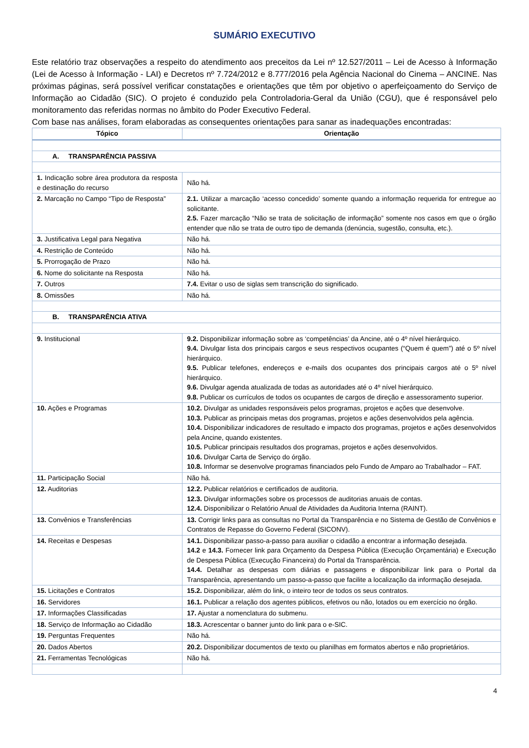SUMÁRIO EXECUTIVO
Este relatório traz observações a respeito do atendimento aos preceitos da Lei nº 12.527/2011 – Lei de Acesso à Informação (Lei de Acesso à Informação - LAI) e Decretos nº 7.724/2012 e 8.777/2016 pela Agência Nacional do Cinema – ANCINE. Nas próximas páginas, será possível verificar constatações e orientações que têm por objetivo o aperfeiçoamento do Serviço de Informação ao Cidadão (SIC). O projeto é conduzido pela Controladoria-Geral da União (CGU), que é responsável pelo monitoramento das referidas normas no âmbito do Poder Executivo Federal.
Com base nas análises, foram elaboradas as consequentes orientações para sanar as inadequações encontradas:
| Tópico | Orientação |
| --- | --- |
| A. TRANSPARÊNCIA PASSIVA | |
| 1. Indicação sobre área produtora da resposta e destinação do recurso | Não há. |
| 2. Marcação no Campo “Tipo de Resposta” | 2.1. Utilizar a marcação ‘acesso concedido’ somente quando a informação requerida for entregue ao solicitante. 2.5. Fazer marcação “Não se trata de solicitação de informação” somente nos casos em que o órgão entender que não se trata de outro tipo de demanda (denúncia, sugestão, consulta, etc.). |
| 3. Justificativa Legal para Negativa | Não há. |
| 4. Restrição de Conteúdo | Não há. |
| 5. Prorrogação de Prazo | Não há. |
| 6. Nome do solicitante na Resposta | Não há. |
| 7. Outros | 7.4. Evitar o uso de siglas sem transcrição do significado. |
| 8. Omissões | Não há. |
| B. TRANSPARÊNCIA ATIVA | |
| 9. Institucional | 9.2. Disponibilizar informação sobre as ‘competências’ da Ancine, até o 4º nível hierárquico. 9.4. Divulgar lista dos principais cargos e seus respectivos ocupantes (“Quem é quem”) até o 5º nível hierárquico. 9.5. Publicar telefones, endereços e e-mails dos ocupantes dos principais cargos até o 5º nível hierárquico. 9.6. Divulgar agenda atualizada de todas as autoridades até o 4º nível hierárquico. 9.8. Publicar os currículos de todos os ocupantes de cargos de direção e assessoramento superior. |
| 10. Ações e Programas | 10.2. Divulgar as unidades responsáveis pelos programas, projetos e ações que desenvolve. 10.3. Publicar as principais metas dos programas, projetos e ações desenvolvidos pela agência. 10.4. Disponibilizar indicadores de resultado e impacto dos programas, projetos e ações desenvolvidos pela Ancine, quando existentes. 10.5. Publicar principais resultados dos programas, projetos e ações desenvolvidos. 10.6. Divulgar Carta de Serviço do órgão. 10.8. Informar se desenvolve programas financiados pelo Fundo de Amparo ao Trabalhador – FAT. |
| 11. Participação Social | Não há. |
| 12. Auditorias | 12.2. Publicar relatórios e certificados de auditoria. 12.3. Divulgar informações sobre os processos de auditorias anuais de contas. 12.4. Disponibilizar o Relatório Anual de Atividades da Auditoria Interna (RAINT). |
| 13. Convênios e Transferências | 13. Corrigir links para as consultas no Portal da Transparência e no Sistema de Gestão de Convênios e Contratos de Repasse do Governo Federal (SICONV). |
| 14. Receitas e Despesas | 14.1. Disponibilizar passo-a-passo para auxiliar o cidadão a encontrar a informação desejada. 14.2 e 14.3. Fornecer link para Orçamento da Despesa Pública (Execução Orçamentária) e Execução de Despesa Pública (Execução Financeira) do Portal da Transparência. 14.4. Detalhar as despesas com diárias e passagens e disponibilizar link para o Portal da Transparência, apresentando um passo-a-passo que facilite a localização da informação desejada. |
| 15. Licitações e Contratos | 15.2. Disponibilizar, além do link, o inteiro teor de todos os seus contratos. |
| 16. Servidores | 16.1. Publicar a relação dos agentes públicos, efetivos ou não, lotados ou em exercício no órgão. |
| 17. Informações Classificadas | 17. Ajustar a nomenclatura do submenu. |
| 18. Serviço de Informação ao Cidadão | 18.3. Acrescentar o banner junto do link para o e-SIC. |
| 19. Perguntas Frequentes | Não há. |
| 20. Dados Abertos | 20.2. Disponibilizar documentos de texto ou planilhas em formatos abertos e não proprietários. |
| 21. Ferramentas Tecnológicas | Não há. |
4